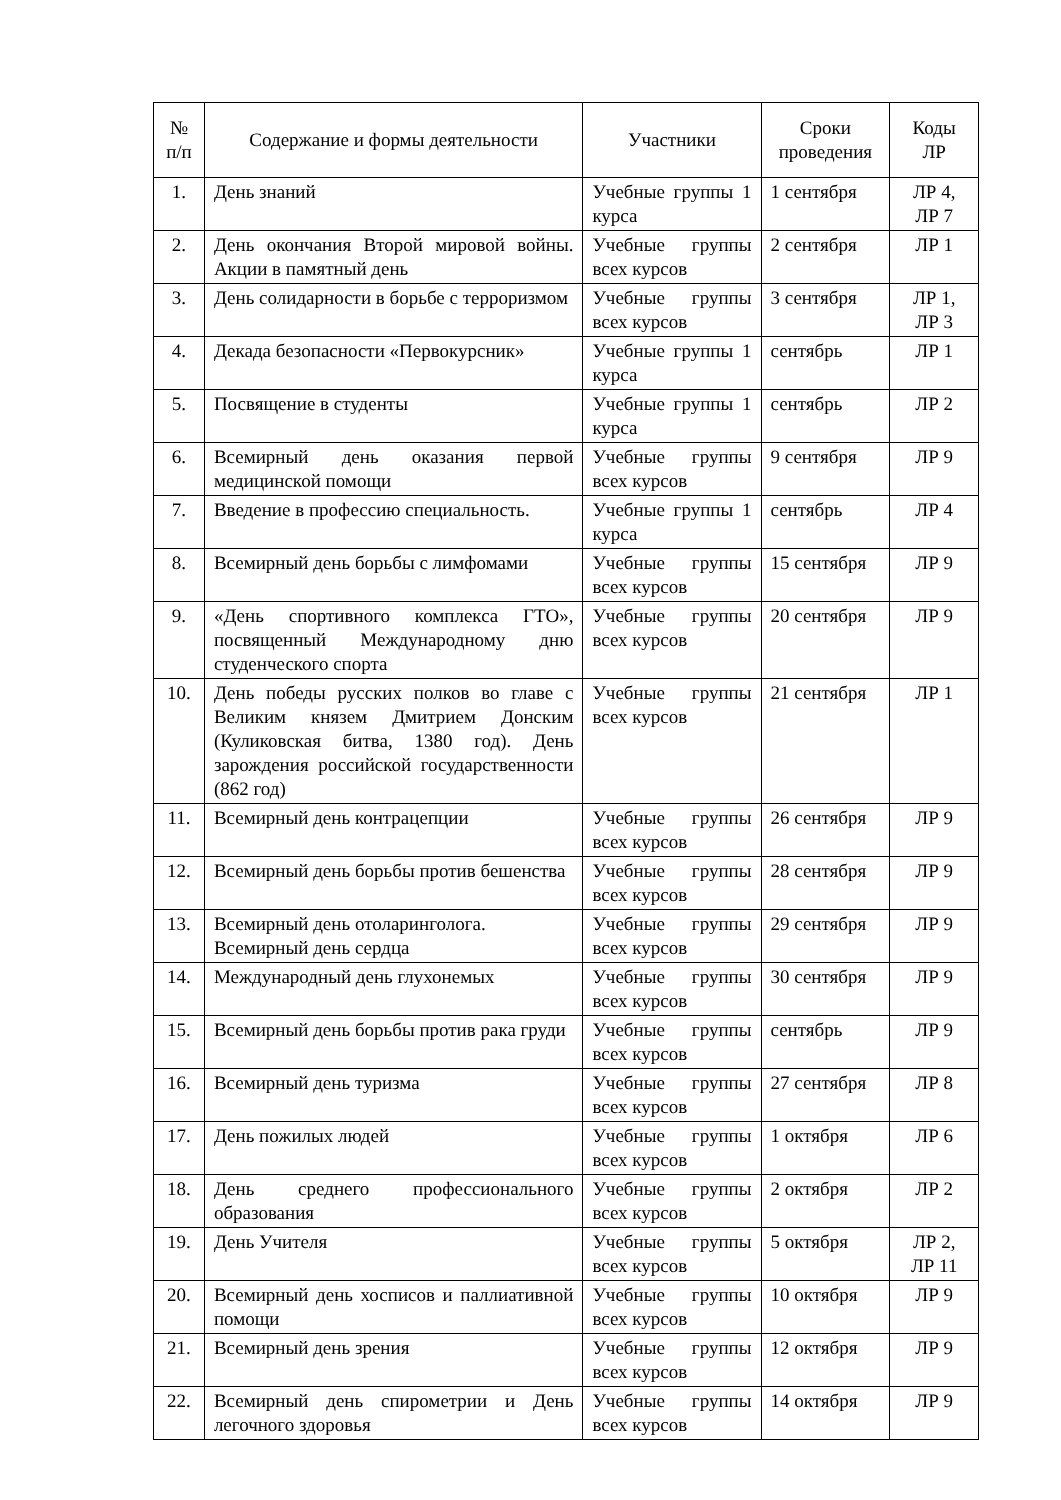| № п/п | Содержание и формы деятельности | Участники | Сроки проведения | Коды ЛР |
| --- | --- | --- | --- | --- |
| 1. | День знаний | Учебные группы 1 курса | 1 сентября | ЛР 4, ЛР 7 |
| 2. | День окончания Второй мировой войны. Акции в памятный день | Учебные группы всех курсов | 2 сентября | ЛР 1 |
| 3. | День солидарности в борьбе с терроризмом | Учебные группы всех курсов | 3 сентября | ЛР 1, ЛР 3 |
| 4. | Декада безопасности «Первокурсник» | Учебные группы 1 курса | сентябрь | ЛР 1 |
| 5. | Посвящение в студенты | Учебные группы 1 курса | сентябрь | ЛР 2 |
| 6. | Всемирный день оказания первой медицинской помощи | Учебные группы всех курсов | 9 сентября | ЛР 9 |
| 7. | Введение в профессию специальность. | Учебные группы 1 курса | сентябрь | ЛР 4 |
| 8. | Всемирный день борьбы с лимфомами | Учебные группы всех курсов | 15 сентября | ЛР 9 |
| 9. | «День спортивного комплекса ГТО», посвященный Международному дню студенческого спорта | Учебные группы всех курсов | 20 сентября | ЛР 9 |
| 10. | День победы русских полков во главе с Великим князем Дмитрием Донским (Куликовская битва, 1380 год). День зарождения российской государственности (862 год) | Учебные группы всех курсов | 21 сентября | ЛР 1 |
| 11. | Всемирный день контрацепции | Учебные группы всех курсов | 26 сентября | ЛР 9 |
| 12. | Всемирный день борьбы против бешенства | Учебные группы всех курсов | 28 сентября | ЛР 9 |
| 13. | Всемирный день отоларинголога. Всемирный день сердца | Учебные группы всех курсов | 29 сентября | ЛР 9 |
| 14. | Международный день глухонемых | Учебные группы всех курсов | 30 сентября | ЛР 9 |
| 15. | Всемирный день борьбы против рака груди | Учебные группы всех курсов | сентябрь | ЛР 9 |
| 16. | Всемирный день туризма | Учебные группы всех курсов | 27 сентября | ЛР 8 |
| 17. | День пожилых людей | Учебные группы всех курсов | 1 октября | ЛР 6 |
| 18. | День среднего профессионального образования | Учебные группы всех курсов | 2 октября | ЛР 2 |
| 19. | День Учителя | Учебные группы всех курсов | 5 октября | ЛР 2, ЛР 11 |
| 20. | Всемирный день хосписов и паллиативной помощи | Учебные группы всех курсов | 10 октября | ЛР 9 |
| 21. | Всемирный день зрения | Учебные группы всех курсов | 12 октября | ЛР 9 |
| 22. | Всемирный день спирометрии и День легочного здоровья | Учебные группы всех курсов | 14 октября | ЛР 9 |